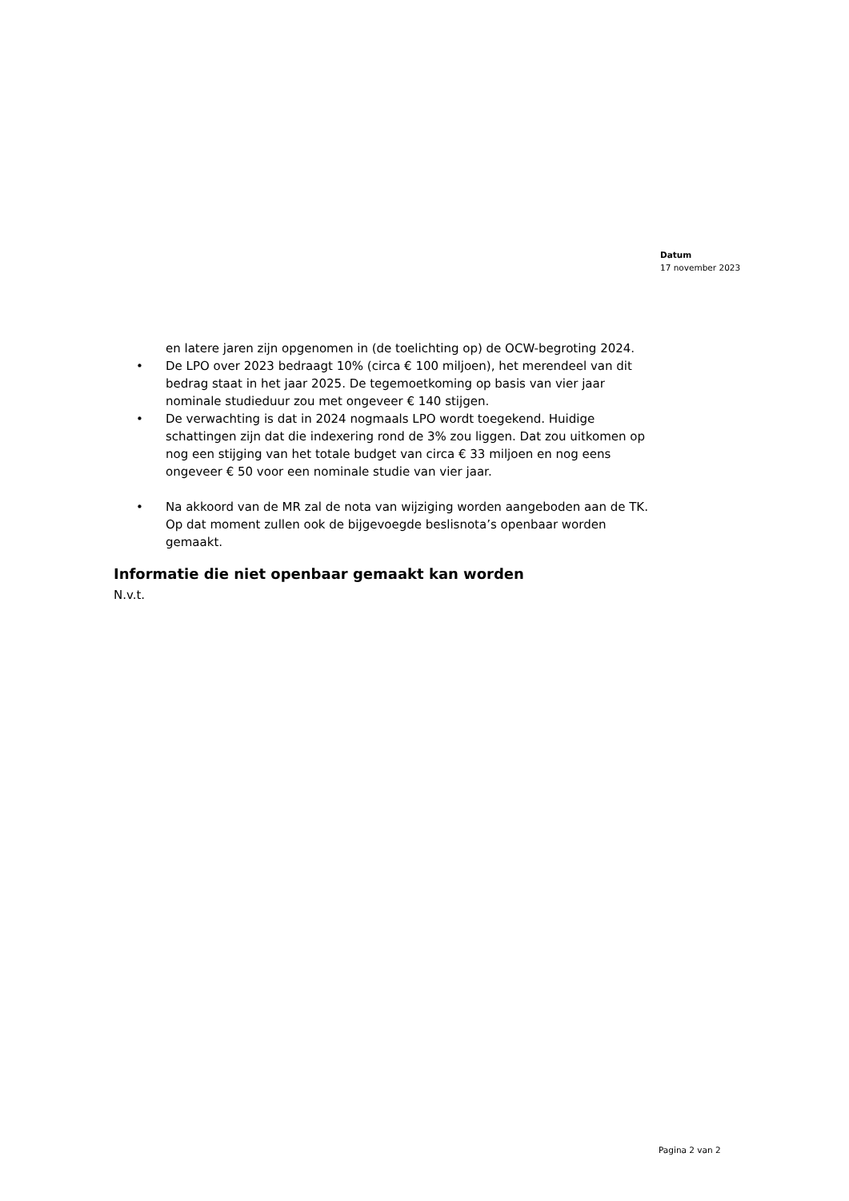Datum
17 november 2023
en latere jaren zijn opgenomen in (de toelichting op) de OCW-begroting 2024.
• De LPO over 2023 bedraagt 10% (circa € 100 miljoen), het merendeel van dit bedrag staat in het jaar 2025. De tegemoetkoming op basis van vier jaar nominale studieduur zou met ongeveer € 140 stijgen.
• De verwachting is dat in 2024 nogmaals LPO wordt toegekend. Huidige schattingen zijn dat die indexering rond de 3% zou liggen. Dat zou uitkomen op nog een stijging van het totale budget van circa € 33 miljoen en nog eens ongeveer € 50 voor een nominale studie van vier jaar.
• Na akkoord van de MR zal de nota van wijziging worden aangeboden aan de TK. Op dat moment zullen ook de bijgevoegde beslisnota’s openbaar worden gemaakt.
Informatie die niet openbaar gemaakt kan worden
N.v.t.
Pagina 2 van 2